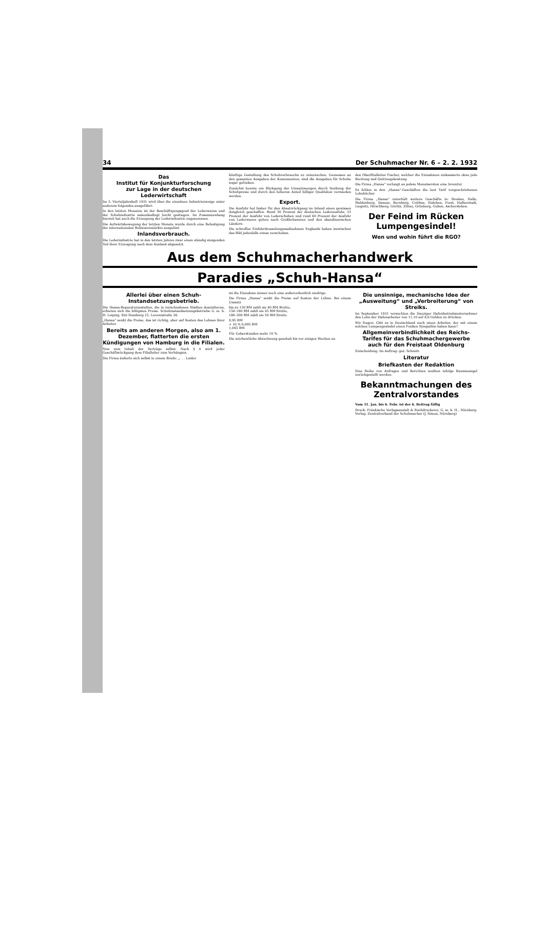34 Der Schuhmacher Nr. 6 – 2. 2. 1932
Das
Institut für Konjunkturforschung
zur Lage in der deutschen Lederwirtschaft
Im 3. Vierteljahrsheft 1931 wird über die einzelnen Industriezweige unter anderem folgendes ausgeführt:
In den letzten Monaten ist der Beschäftigungsgrad der Lederwaren und der Schuhindustrie saisonbedingt leicht gestiegen. Im Zusammenhang hiermit hat auch die Erzeugung der Lederindustrie zugenommen.
Die Aufwärtsbewegung der letzten Monate wurde durch eine Befestigung der internationalen Rohwarenmärkte ausgelöst.
Inlandsverbrauch.
Die Lederindustrie hat in den letzten Jahren zwar einen stän­dig steigenden Teil ihrer Erzeugung nach dem Ausland abgesetzt.
künftige Gestaltung des Schuhverbrauchs zu untersuchen. Gemessen an den gesamten Ausgaben der Konsumenten, sind die Ausgaben für Schuhe sogar gefunken.
Zunächst konnte ein Rückgang der Umsatzmengen durch Senkung der Schuhpreise und durch den höheren Anteil billiger Qualitäten vermieden werden.
Export.
Die Ausfuhr hat bisher für den Absatzrückgang im Inland einen gewissen Ausgleich geschaffen. Rund 30 Prozent der deutschen Lederausfuhr, 33 Prozent der Ausfuhr von Lederschuhen und rund 60 Prozent der Ausfuhr von Lederwaren gehen nach Großbritannien und den skandinavischen Ländern.
Die schroffen Einfuhrdrosselungsmaßnahmen Englands haben inzwischen das Bild jedenfalls etwas verschoben.
den Oberfilialleiter Fischer, welcher die Einnahmen einkassierte ohne jede Buchung und Quittungsleistung.
Die Firma „Hansa“ verlangt an jedem Monatsersten eine Inventur.
Es fehlen in den „Hansa“-Geschäften die laut Tarif vorgeschriebenen Lohnbücher.
Die Firma „Hansa“ unterhält weitere Geschäfte in: Breslau, Halle, Waldenburg, Dessau, Bernburg, Cottbus, Eisleben, Forst, Halberstadt, Liegnitz, Hirschberg, Görlitz, Zittau, Grünberg, Guben, Aschersleben.
Der Feind im Rücken
Lumpengesindel!
Wen und wohin führt die RGO?
Aus dem Schuhmacherhandwerk
Paradies „Schuh-Hansa“
Allerlei über einen Schuh-Instandsetzungsbetrieb.
Die Hansa-Reparaturanstalten, die in verschiedenen Städten domizilieren, erbieten sich die billigsten Preise. Schuhinstandsetzungsbetriebe G. m. b. H. Leipzig, Sitz Hamburg 15, Lorenzstraße 26.
„Hansa“ senkt die Preise, das ist richtig, aber auf Kosten des Lohnes ihrer Arbeiter.
Bereits am anderen Morgen, also am 1. Dezember, flatterten die ersten Kündigungen von Hamburg in die Filialen.
Nun zum Inhalt der Verträge selbst: Nach § 4 wird jeder Geschäftsrückgang dem Filialleiter zum Verhängnis.
Die Firma äußerte sich selbst in einem Briefe: „. . . Leider
ist die Einnahme immer noch eine außerordentlich niedrige.
Die Firma „Hansa“ senkt die Preise auf Kosten der Löhne. Bei einem Umsatz
bis zu 150 RM zahlt sie 40 RM Brutto,
150–180 RM zahlt sie 45 RM Brutto,
180–200 RM zahlt sie 50 RM Brutto
0,95 RM
+ 10 % 0,095 RM
1,045 RM
Für Ueberstunden mehr 10 %.
Die wöchentliche Abrechnung geschah bis vor einigen Wochen an
Die unsinnige, mechanische Idee der „Ausweitung“ und „Verbreiterung“ von Streiks.
Im September 1931 versuchten die Danziger Hafenbetriebsunternehmer den Lohn der Hafenarbeiter von 11,10 auf 8,6 Gulden zu drücken.
Wir fragen: Gibt es in Deutschland noch einen Arbeiter, der mit einem solchen Lumpengesindel einen Funken Sympathie haben kann?
Allgemeinverbindlichkeit des Reichs-Tarifes für das Schuhmachergewerbe auch für den Freistaat Oldenburg
Entscheidung. Im Auftrag: gez. Schmitt.
Literatur
Briefkasten der Redaktion
Eine Reihe von Anfragen und Berichten mußten infolge Raummangel zurückgestellt werden.
Bekanntmachungen des Zentralvorstandes
Vom 31. Jan. bis 6. Febr. ist der 6. Beitrag fällig
Druck: Fränkische Verlagsanstalt & Buchdruckerei, G. m. b. H., Nürnberg. Verlag: Zentralverband der Schuhmacher (J. Simon, Nürnberg)